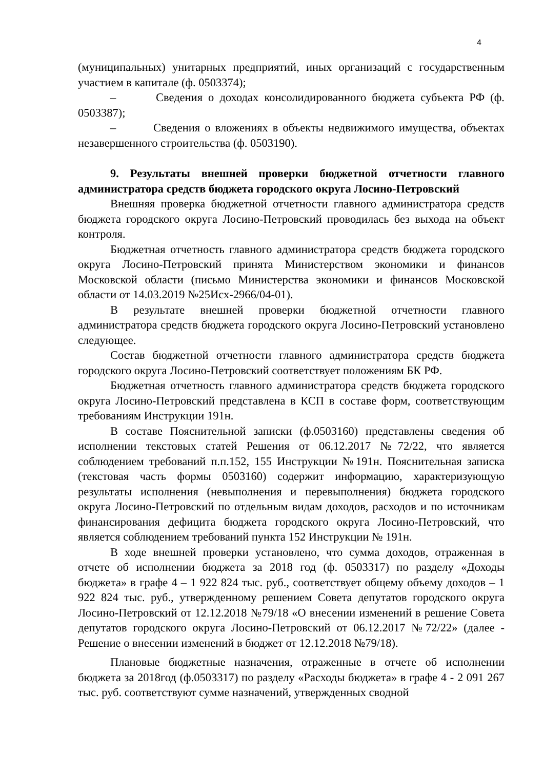4
(муниципальных) унитарных предприятий, иных организаций с государственным участием в капитале (ф. 0503374);
– Сведения о доходах консолидированного бюджета субъекта РФ (ф. 0503387);
– Сведения о вложениях в объекты недвижимого имущества, объектах незавершенного строительства (ф. 0503190).
9. Результаты внешней проверки бюджетной отчетности главного администратора средств бюджета городского округа Лосино-Петровский
Внешняя проверка бюджетной отчетности главного администратора средств бюджета городского округа Лосино-Петровский проводилась без выхода на объект контроля.
Бюджетная отчетность главного администратора средств бюджета городского округа Лосино-Петровский принята Министерством экономики и финансов Московской области (письмо Министерства экономики и финансов Московской области от 14.03.2019 №25Исх-2966/04-01).
В результате внешней проверки бюджетной отчетности главного администратора средств бюджета городского округа Лосино-Петровский установлено следующее.
Состав бюджетной отчетности главного администратора средств бюджета городского округа Лосино-Петровский соответствует положениям БК РФ.
Бюджетная отчетность главного администратора средств бюджета городского округа Лосино-Петровский представлена в КСП в составе форм, соответствующим требованиям Инструкции 191н.
В составе Пояснительной записки (ф.0503160) представлены сведения об исполнении текстовых статей Решения от 06.12.2017 №72/22, что является соблюдением требований п.п.152, 155 Инструкции №191н. Пояснительная записка (текстовая часть формы 0503160) содержит информацию, характеризующую результаты исполнения (невыполнения и перевыполнения) бюджета городского округа Лосино-Петровский по отдельным видам доходов, расходов и по источникам финансирования дефицита бюджета городского округа Лосино-Петровский, что является соблюдением требований пункта 152 Инструкции № 191н.
В ходе внешней проверки установлено, что сумма доходов, отраженная в отчете об исполнении бюджета за 2018 год (ф. 0503317) по разделу «Доходы бюджета» в графе 4 – 1 922 824 тыс. руб., соответствует общему объему доходов – 1 922 824 тыс. руб., утвержденному решением Совета депутатов городского округа Лосино-Петровский от 12.12.2018 №79/18 «О внесении изменений в решение Совета депутатов городского округа Лосино-Петровский от 06.12.2017 №72/22» (далее - Решение о внесении изменений в бюджет от 12.12.2018 №79/18).
Плановые бюджетные назначения, отраженные в отчете об исполнении бюджета за 2018год (ф.0503317) по разделу «Расходы бюджета» в графе 4 - 2 091 267 тыс. руб. соответствуют сумме назначений, утвержденных сводной